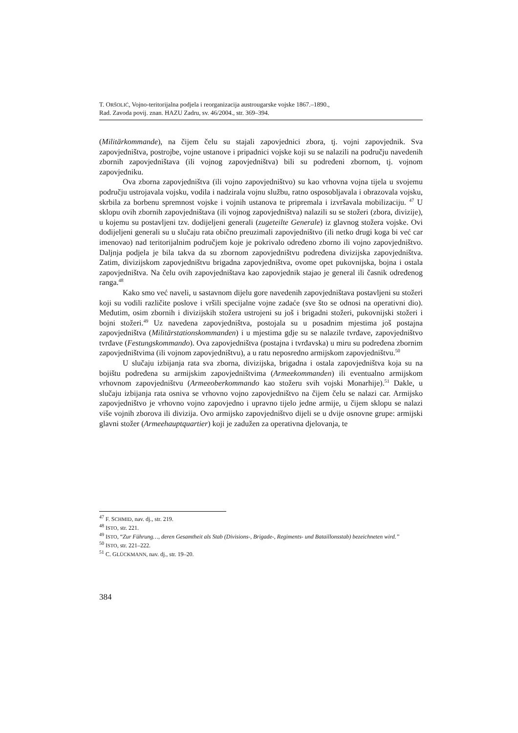T. ORŠOLIĆ, Vojno-teritorijalna podjela i reorganizacija austrougarske vojske 1867.–1890.,
Rad. Zavoda povij. znan. HAZU Zadru, sv. 46/2004., str. 369–394.
(Militärkommande), na čijem čelu su stajali zapovjednici zbora, tj. vojni zapovjednik. Sva zapovjedništva, postrojbe, vojne ustanove i pripadnici vojske koji su se nalazili na području navedenih zbornih zapovjedništava (ili vojnog zapovjedništva) bili su podređeni zbornom, tj. vojnom zapovjedniku.
Ova zborna zapovjedništva (ili vojno zapovjedništvo) su kao vrhovna vojna tijela u svojemu području ustrojavala vojsku, vodila i nadzirala vojnu službu, ratno osposobljavala i obrazovala vojsku, skrbila za borbenu spremnost vojske i vojnih ustanova te pripremala i izvršavala mobilizaciju. <sup>47</sup> U sklopu ovih zbornih zapovjedništava (ili vojnog zapovjedništva) nalazili su se stožeri (zbora, divizije), u kojemu su postavljeni tzv. dodijeljeni generali (zugeteilte Generale) iz glavnog stožera vojske. Ovi dodijeljeni generali su u slučaju rata obično preuzimali zapovjedništvo (ili netko drugi koga bi već car imenovao) nad teritorijalnim područjem koje je pokrivalo određeno zborno ili vojno zapovjedništvo. Daljnja podjela je bila takva da su zbornom zapovjedništvu podređena divizijska zapovjedništva. Zatim, divizijskom zapovjedništvu brigadna zapovjedništva, ovome opet pukovnijska, bojna i ostala zapovjedništva. Na čelu ovih zapovjedništava kao zapovjednik stajao je general ili časnik određenog ranga.<sup>48</sup>
Kako smo već naveli, u sastavnom dijelu gore navedenih zapovjedništava postavljeni su stožeri koji su vodili različite poslove i vršili specijalne vojne zadaće (sve što se odnosi na operativni dio). Međutim, osim zbornih i divizijskih stožera ustrojeni su još i brigadni stožeri, pukovnijski stožeri i bojni stožeri.<sup>49</sup> Uz navedena zapovjedništva, postojala su u posadnim mjestima još postajna zapovjedništva (Militärstationskommanden) i u mjestima gdje su se nalazile tvrđave, zapovjedništvo tvrđave (Festungskommando). Ova zapovjedništva (postajna i tvrđavska) u miru su podređena zbornim zapovjedništvima (ili vojnom zapovjedništvu), a u ratu neposredno armijskom zapovjedništvu.<sup>50</sup>
U slučaju izbijanja rata sva zborna, divizijska, brigadna i ostala zapovjedništva koja su na bojištu podređena su armijskim zapovjedništvima (Armeekommanden) ili eventualno armijskom vrhovnom zapovjedništvu (Armeeoberkommando kao stožeru svih vojski Monarhije).<sup>51</sup> Dakle, u slučaju izbijanja rata osniva se vrhovno vojno zapovjedništvo na čijem čelu se nalazi car. Armijsko zapovjedništvo je vrhovno vojno zapovjedno i upravno tijelo jedne armije, u čijem sklopu se nalazi više vojnih zborova ili divizija. Ovo armijsko zapovjedništvo dijeli se u dvije osnovne grupe: armijski glavni stožer (Armeehauptquartier) koji je zadužen za operativna djelovanja, te
<sup>47</sup> F. SCHMID, nav. dj., str. 219.
<sup>48</sup> ISTO, str. 221.
<sup>49</sup> ISTO, “Zur Führung…, deren Gesamtheit als Stab (Divisions-, Brigade-, Regiments- und Bataillonsstab) bezeichneten wird.”
<sup>50</sup> ISTO, str. 221–222.
<sup>51</sup> C. GLÜCKMANN, nav. dj., str. 19–20.
384